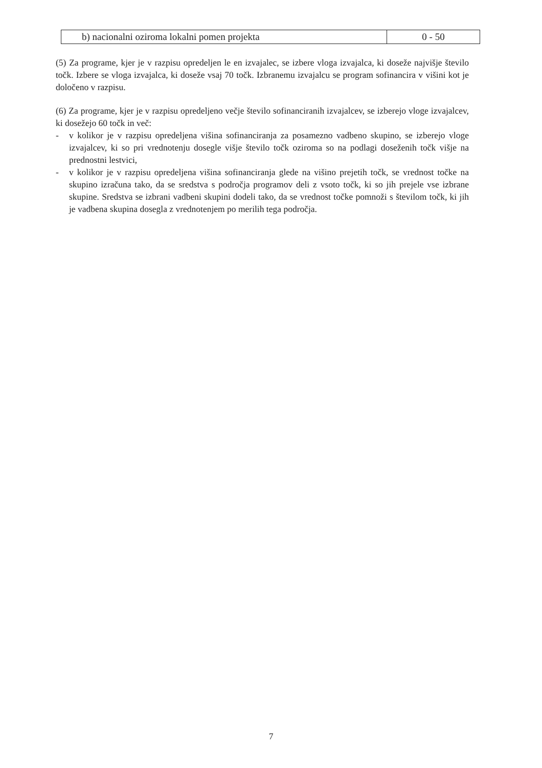| b) nacionalni oziroma lokalni pomen projekta | 0 - 50 |
(5) Za programe, kjer je v razpisu opredeljen le en izvajalec, se izbere vloga izvajalca, ki doseže najvišje število točk. Izbere se vloga izvajalca, ki doseže vsaj 70 točk. Izbranemu izvajalcu se program sofinancira v višini kot je določeno v razpisu.
(6) Za programe, kjer je v razpisu opredeljeno večje število sofinanciranih izvajalcev, se izberejo vloge izvajalcev, ki dosežejo 60 točk in več:
- v kolikor je v razpisu opredeljena višina sofinanciranja za posamezno vadbeno skupino, se izberejo vloge izvajalcev, ki so pri vrednotenju dosegle višje število točk oziroma so na podlagi doseženih točk višje na prednostni lestvici,
- v kolikor je v razpisu opredeljena višina sofinanciranja glede na višino prejetih točk, se vrednost točke na skupino izračuna tako, da se sredstva s področja programov deli z vsoto točk, ki so jih prejele vse izbrane skupine. Sredstva se izbrani vadbeni skupini dodeli tako, da se vrednost točke pomnoži s številom točk, ki jih je vadbena skupina dosegla z vrednotenjem po merilih tega področja.
7